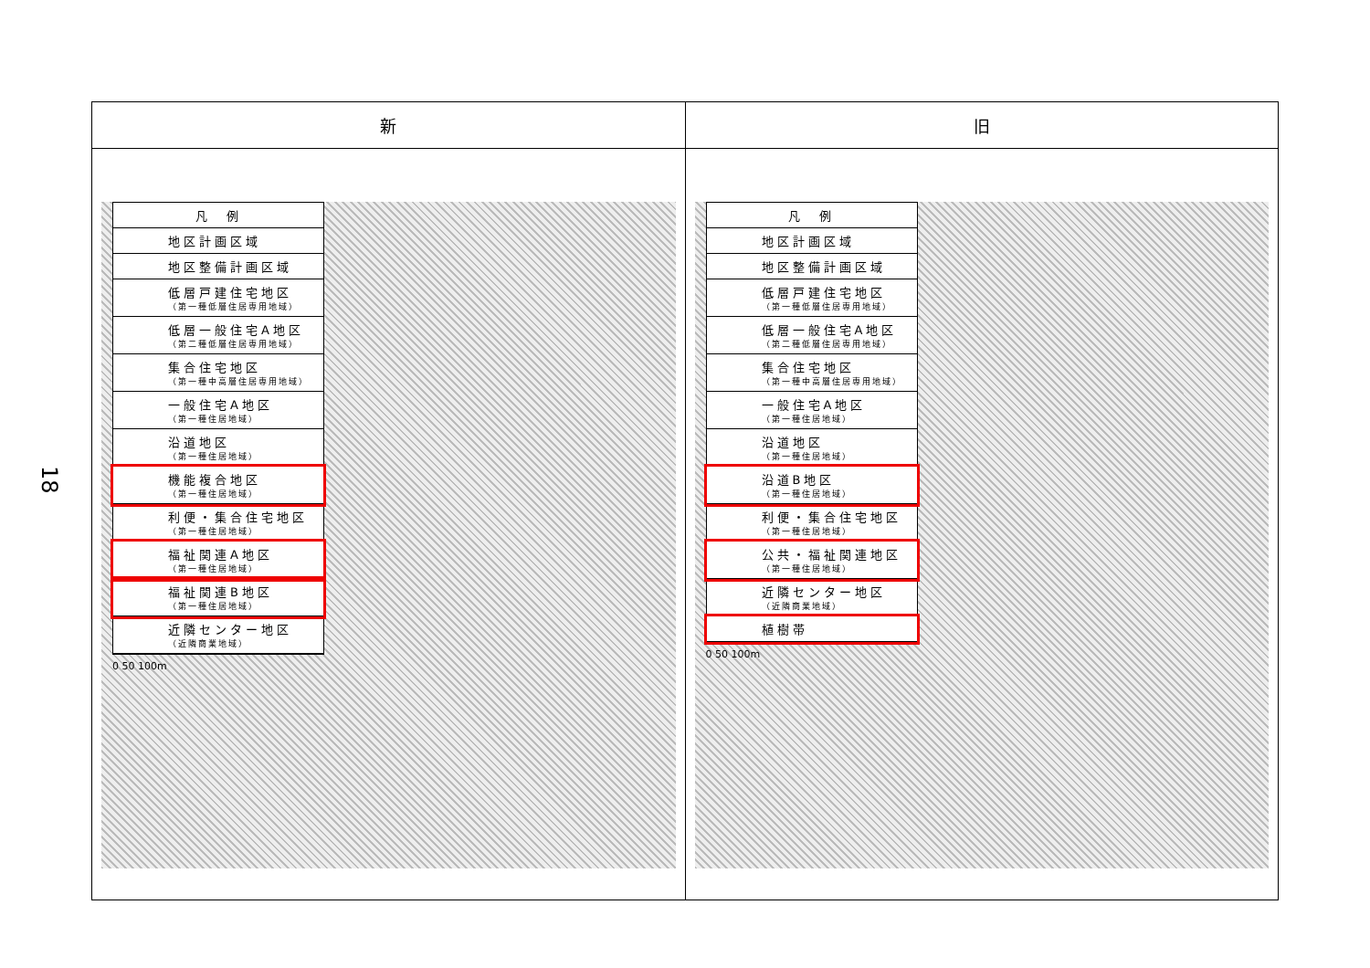18
| 新 | 旧 |
| --- | --- |
| 凡 例 地区計画区域 地区整備計画区域 低層戸建住宅地区 （第一種低層住居専用地域） 低層一般住宅A地区 （第二種低層住居専用地域） 集合住宅地区 （第一種中高層住居専用地域） 一般住宅A地区 （第一種住居地域） 沿道地区 （第一種住居地域） 機能複合地区 （第一種住居地域） 利便・集合住宅地区 （第一種住居地域） 福祉関連A地区 （第一種住居地域） 福祉関連B地区 （第一種住居地域） 近隣センター地区 （近隣商業地域） 0 50 100m | 凡 例 地区計画区域 地区整備計画区域 低層戸建住宅地区 （第一種低層住居専用地域） 低層一般住宅A地区 （第二種低層住居専用地域） 集合住宅地区 （第一種中高層住居専用地域） 一般住宅A地区 （第一種住居地域） 沿道地区 （第一種住居地域） 沿道B地区 （第一種住居地域） 利便・集合住宅地区 （第一種住居地域） 公共・福祉関連地区 （第一種住居地域） 近隣センター地区 （近隣商業地域） 植樹帯 0 50 100m |